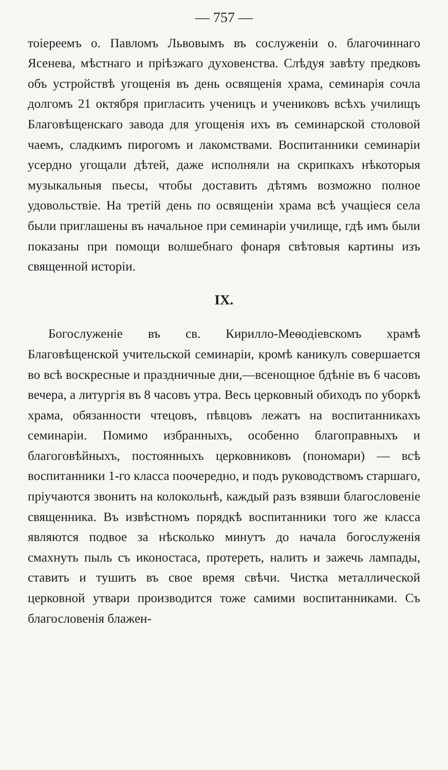— 757 —
тоіереемъ о. Павломъ Львовымъ въ сослуженіи о. благочиннаго Ясенева, мѣстнаго и пріѣзжаго духовенства. Слѣдуя завѣту предковъ объ устройствѣ угощенія въ день освященія храма, семинарія сочла долгомъ 21 октября пригласить ученицъ и учениковъ всѣхъ училищъ Благовѣщенскаго завода для угощенія ихъ въ семинарской столовой чаемъ, сладкимъ пирогомъ и лакомствами. Воспитанники семинаріи усердно угощали дѣтей, даже исполняли на скрипкахъ нѣкоторыя музыкальныя пьесы, чтобы доставить дѣтямъ возможно полное удовольствіе. На третій день по освященіи храма всѣ учащіеся села были приглашены въ начальное при семинаріи училище, гдѣ имъ были показаны при помощи волшебнаго фонаря свѣтовыя картины изъ священной исторіи.
IX.
Богослуженіе въ св. Кирилло-Меѳодіевскомъ храмѣ Благовѣщенской учительской семинаріи, кромѣ каникулъ совершается во всѣ воскресные и праздничные дни,—всенощное бдѣніе въ 6 часовъ вечера, а литургія въ 8 часовъ утра. Весь церковный обиходъ по уборкѣ храма, обязанности чтецовъ, пѣвцовъ лежатъ на воспитанникахъ семинаріи. Помимо избранныхъ, особенно благоправныхъ и благоговѣйныхъ, постоянныхъ церковниковъ (пономари) — всѣ воспитанники 1-го класса поочередно, и подъ руководствомъ старшаго, пріучаются звонить на колокольнѣ, каждый разъ взявши благословеніе священника. Въ извѣстномъ порядкѣ воспитанники того же класса являются подвое за нѣсколько минутъ до начала богослуженія смахнуть пыль съ иконостаса, протереть, налить и зажечь лампады, ставить и тушить въ свое время свѣчи. Чистка металлической церковной утвари производится тоже самими воспитанниками. Съ благословенія блажен-